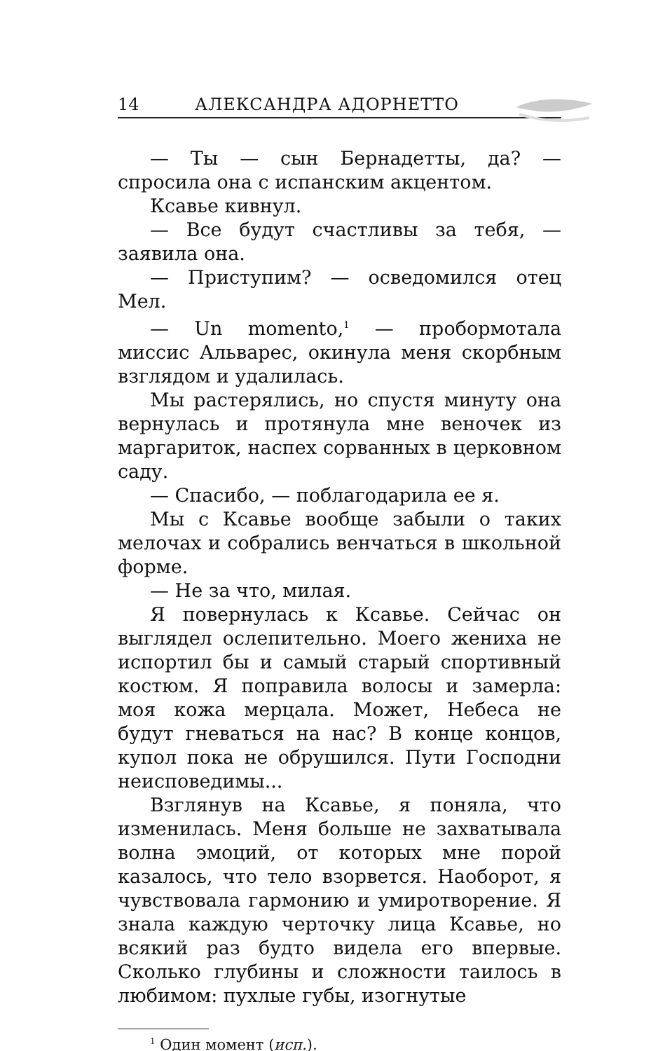14 АЛЕКСАНДРА АДОРНЕТТО
— Ты — сын Бернадетты, да? — спросила она с испанским акцентом.
Ксавье кивнул.
— Все будут счастливы за тебя, — заявила она.
— Приступим? — осведомился отец Мел.
— Un momento,<sup>1</sup> — пробормотала миссис Альварес, окинула меня скорбным взглядом и удалилась.
Мы растерялись, но спустя минуту она вернулась и протянула мне веночек из маргариток, наспех сорванных в церковном саду.
— Спасибо, — поблагодарила ее я.
Мы с Ксавье вообще забыли о таких мелочах и собрались венчаться в школьной форме.
— Не за что, милая.
Я повернулась к Ксавье. Сейчас он выглядел ослепительно. Моего жениха не испортил бы и самый старый спортивный костюм. Я поправила волосы и замерла: моя кожа мерцала. Может, Небеса не будут гневаться на нас? В конце концов, купол пока не обрушился. Пути Господни неисповедимы...
Взглянув на Ксавье, я поняла, что изменилась. Меня больше не захватывала волна эмоций, от которых мне порой казалось, что тело взорвется. Наоборот, я чувствовала гармонию и умиротворение. Я знала каждую черточку лица Ксавье, но всякий раз будто видела его впервые. Сколько глубины и сложности таилось в любимом: пухлые губы, изогнутые
<sup>1</sup> Один момент (исп.).